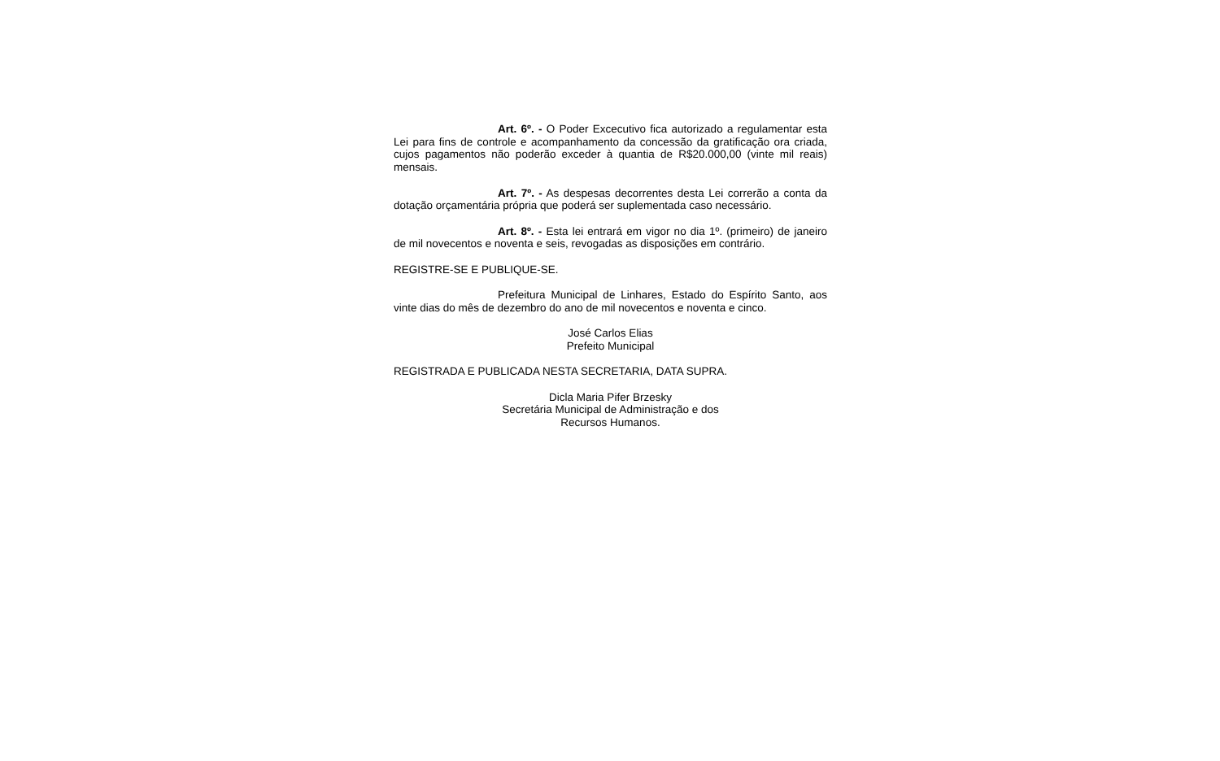Art. 6º. - O Poder Excecutivo fica autorizado a regulamentar esta Lei para fins de controle e acompanhamento da concessão da gratificação ora criada, cujos pagamentos não poderão exceder à quantia de R$20.000,00 (vinte mil reais) mensais.
Art. 7º. - As despesas decorrentes desta Lei correrão a conta da dotação orçamentária própria que poderá ser suplementada caso necessário.
Art. 8º. - Esta lei entrará em vigor no dia 1º. (primeiro) de janeiro de mil novecentos e noventa e seis, revogadas as disposições em contrário.
REGISTRE-SE E PUBLIQUE-SE.
Prefeitura Municipal de Linhares, Estado do Espírito Santo, aos vinte dias do mês de dezembro do ano de mil novecentos e noventa e cinco.
José Carlos Elias
Prefeito Municipal
REGISTRADA E PUBLICADA NESTA SECRETARIA, DATA SUPRA.
Dicla Maria Pifer Brzesky
Secretária Municipal de Administração e dos
Recursos Humanos.